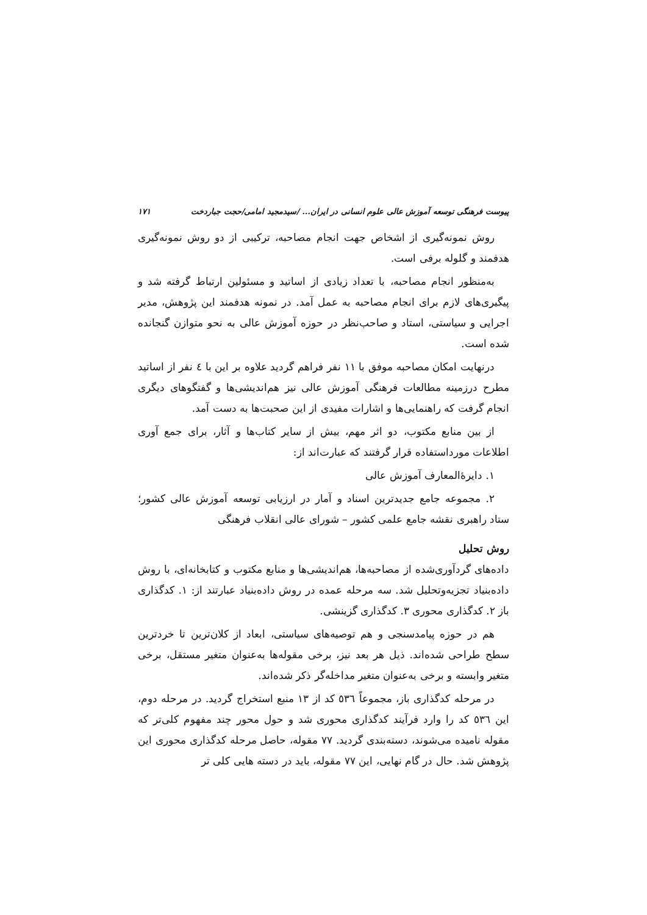پیوست فرهنگی توسعه آموزش عالی علوم انسانی در ایران... /سیدمجید امامی/حجت جباردخت ۱۷۱
روش نمونه‌گیری از اشخاص جهت انجام مصاحبه، ترکیبی از دو روش نمونه‌گیری هدفمند و گلوله برفی است.
به‌منظور انجام مصاحبه، با تعداد زیادی از اساتید و مسئولین ارتباط گرفته شد و پیگیری‌های لازم برای انجام مصاحبه به عمل آمد. در نمونه هدفمند این پژوهش، مدیر اجرایی و سیاستی، استاد و صاحب‌نظر در حوزه آموزش عالی به نحو متوازن گنجانده شده است.
درنهایت امکان مصاحبه موفق با ۱۱ نفر فراهم گردید علاوه بر این با ٤ نفر از اساتید مطرح درزمینه مطالعات فرهنگی آموزش عالی نیز هم‌اندیشی‌ها و گفتگوهای دیگری انجام گرفت که راهنمایی‌ها و اشارات مفیدی از این صحبت‌ها به دست آمد.
از بین منابع مکتوب، دو اثر مهم، بیش از سایر کتاب‌ها و آثار، برای جمع آوری اطلاعات مورداستفاده قرار گرفتند که عبارت‌اند از:
۱. دایرۀالمعارف آموزش عالی
۲. مجموعه جامع جدیدترین اسناد و آمار در ارزیابی توسعه آموزش عالی کشور؛ ستاد راهبری نقشه جامع علمی کشور – شورای عالی انقلاب فرهنگی
روش تحلیل
داده‌های گردآوری‌شده از مصاحبه‌ها، هم‌اندیشی‌ها و منابع مکتوب و کتابخانه‌ای، با روش داده‌بنیاد تجزیه‌وتحلیل شد. سه مرحله عمده در روش داده‌بنیاد عبارتند از: ۱. کدگذاری باز ۲. کدگذاری محوری ۳. کدگذاری گزینشی.
هم در حوزه پیامدسنجی و هم توصیه‌های سیاستی، ابعاد از کلان‌ترین تا خردترین سطح طراحی شده‌اند. ذیل هر بعد نیز، برخی مقوله‌ها به‌عنوان متغیر مستقل، برخی متغیر وابسته و برخی به‌عنوان متغیر مداخله‌گر ذکر شده‌اند.
در مرحله کدگذاری باز، مجموعاً ٥٣٦ کد از ۱۳ منبع استخراج گردید. در مرحله دوم، این ٥٣٦ کد را وارد فرآیند کدگذاری محوری شد و حول محور چند مفهوم کلی‌تر که مقوله نامیده می‌شوند، دسته‌بندی گردید. ۷۷ مقوله، حاصل مرحله کدگذاری محوری این پژوهش شد. حال در گام نهایی، این ۷۷ مقوله، باید در دسته هایی کلی تر